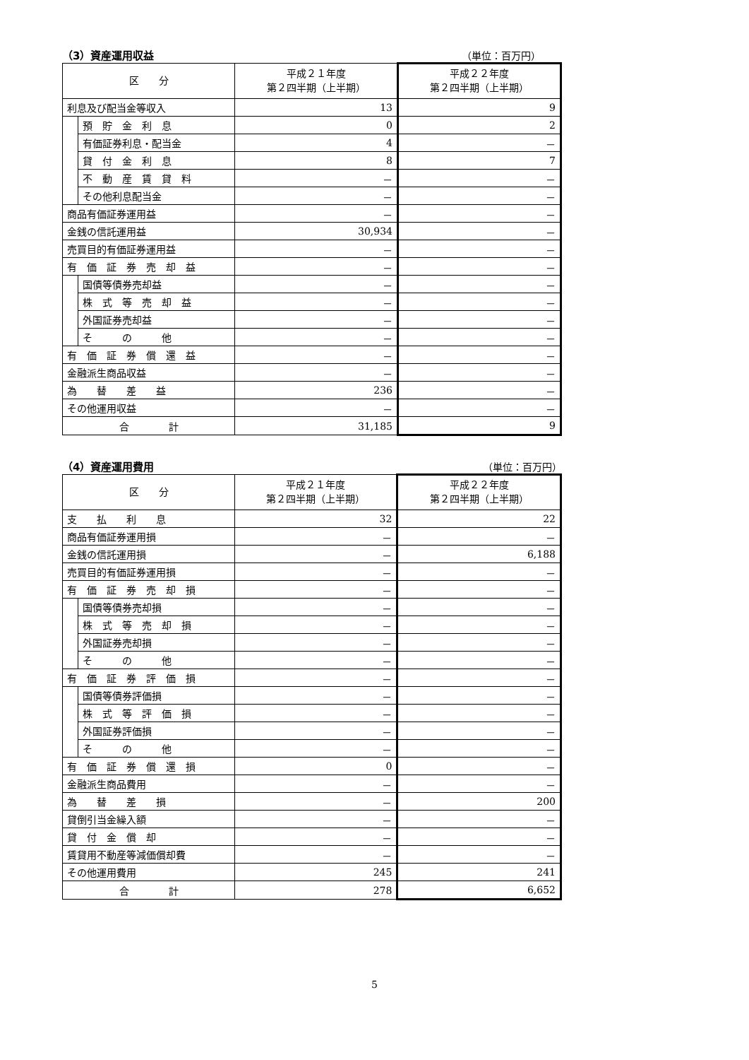（3）資産運用収益 （単位：百万円）
| 区 分 | | 平成２１年度 第２四半期（上半期） | 平成２２年度 第２四半期（上半期） |
| 利息及び配当金等収入 | | 13 | 9 |
| | 預 貯 金 利 息 | 0 | 2 |
| | 有価証券利息・配当金 | 4 | － |
| | 貸 付 金 利 息 | 8 | 7 |
| | 不 動 産 賃 貸 料 | － | － |
| | その他利息配当金 | － | － |
| 商品有価証券運用益 | | － | － |
| 金銭の信託運用益 | | 30,934 | － |
| 売買目的有価証券運用益 | | － | － |
| 有 価 証 券 売 却 益 | | － | － |
| | 国債等債券売却益 | － | － |
| | 株 式 等 売 却 益 | － | － |
| | 外国証券売却益 | － | － |
| | そ の 他 | － | － |
| 有 価 証 券 償 還 益 | | － | － |
| 金融派生商品収益 | | － | － |
| 為 替 差 益 | | 236 | － |
| その他運用収益 | | － | － |
| 合 計 | | 31,185 | 9 |
（4）資産運用費用 （単位：百万円）
| 区 分 | | 平成２１年度 第２四半期（上半期） | 平成２２年度 第２四半期（上半期） |
| 支 払 利 息 | | 32 | 22 |
| 商品有価証券運用損 | | － | － |
| 金銭の信託運用損 | | － | 6,188 |
| 売買目的有価証券運用損 | | － | － |
| 有 価 証 券 売 却 損 | | － | － |
| | 国債等債券売却損 | － | － |
| | 株 式 等 売 却 損 | － | － |
| | 外国証券売却損 | － | － |
| | そ の 他 | － | － |
| 有 価 証 券 評 価 損 | | － | － |
| | 国債等債券評価損 | － | － |
| | 株 式 等 評 価 損 | － | － |
| | 外国証券評価損 | － | － |
| | そ の 他 | － | － |
| 有 価 証 券 償 還 損 | | 0 | － |
| 金融派生商品費用 | | － | － |
| 為 替 差 損 | | － | 200 |
| 貸倒引当金繰入額 | | － | － |
| 貸 付 金 償 却 | | － | － |
| 賃貸用不動産等減価償却費 | | － | － |
| その他運用費用 | | 245 | 241 |
| 合 計 | | 278 | 6,652 |
5